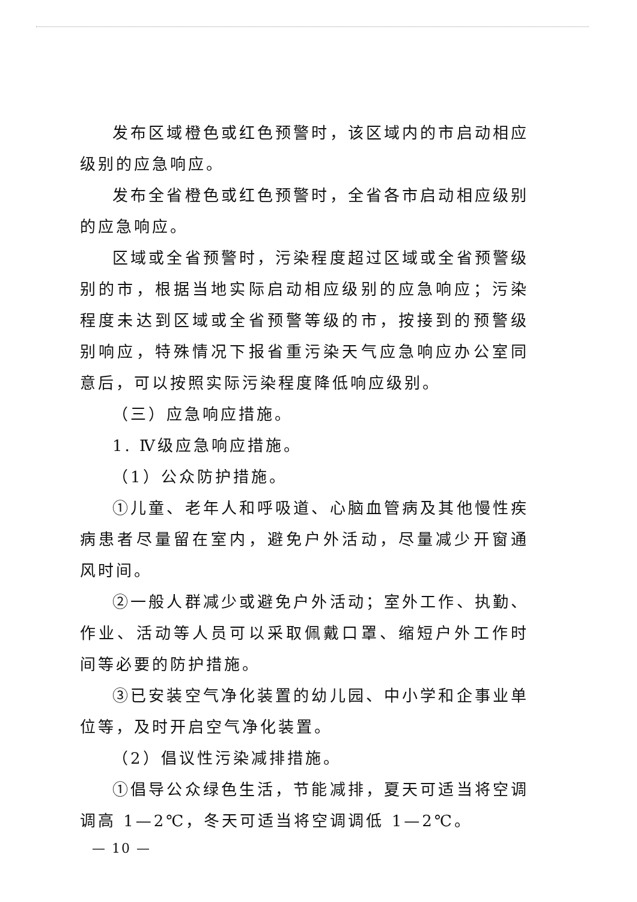发布区域橙色或红色预警时，该区域内的市启动相应级别的应急响应。
发布全省橙色或红色预警时，全省各市启动相应级别的应急响应。
区域或全省预警时，污染程度超过区域或全省预警级别的市，根据当地实际启动相应级别的应急响应；污染程度未达到区域或全省预警等级的市，按接到的预警级别响应，特殊情况下报省重污染天气应急响应办公室同意后，可以按照实际污染程度降低响应级别。
（三）应急响应措施。
1. Ⅳ级应急响应措施。
（1）公众防护措施。
①儿童、老年人和呼吸道、心脑血管病及其他慢性疾病患者尽量留在室内，避免户外活动，尽量减少开窗通风时间。
②一般人群减少或避免户外活动；室外工作、执勤、作业、活动等人员可以采取佩戴口罩、缩短户外工作时间等必要的防护措施。
③已安装空气净化装置的幼儿园、中小学和企事业单位等，及时开启空气净化装置。
（2）倡议性污染减排措施。
①倡导公众绿色生活，节能减排，夏天可适当将空调调高 1—2℃，冬天可适当将空调调低 1—2℃。
— 10 —